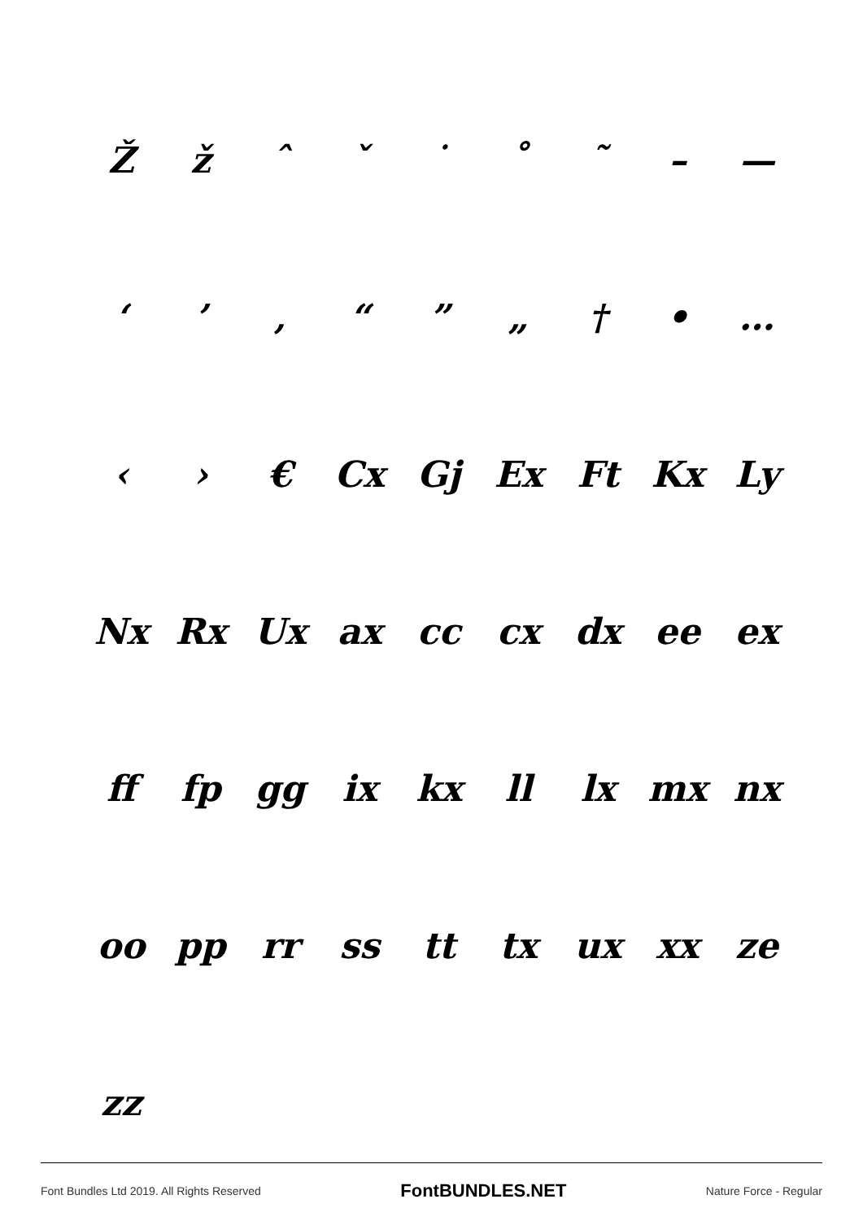Žžˆˇ ˙ ˚ ˜ – —
‘’ ‚ “” „ † • …
‹ › € Cx Gj Ex Ft Kx Ly
Nx Rx Ux ax cc cx dx ee ex
ff fp gg ix kx ll lx mx nx
oo pp rr ss tt tx ux xx ze
zz
Font Bundles Ltd 2019. All Rights Reserved
FontBUNDLES.NET
Nature Force - Regular